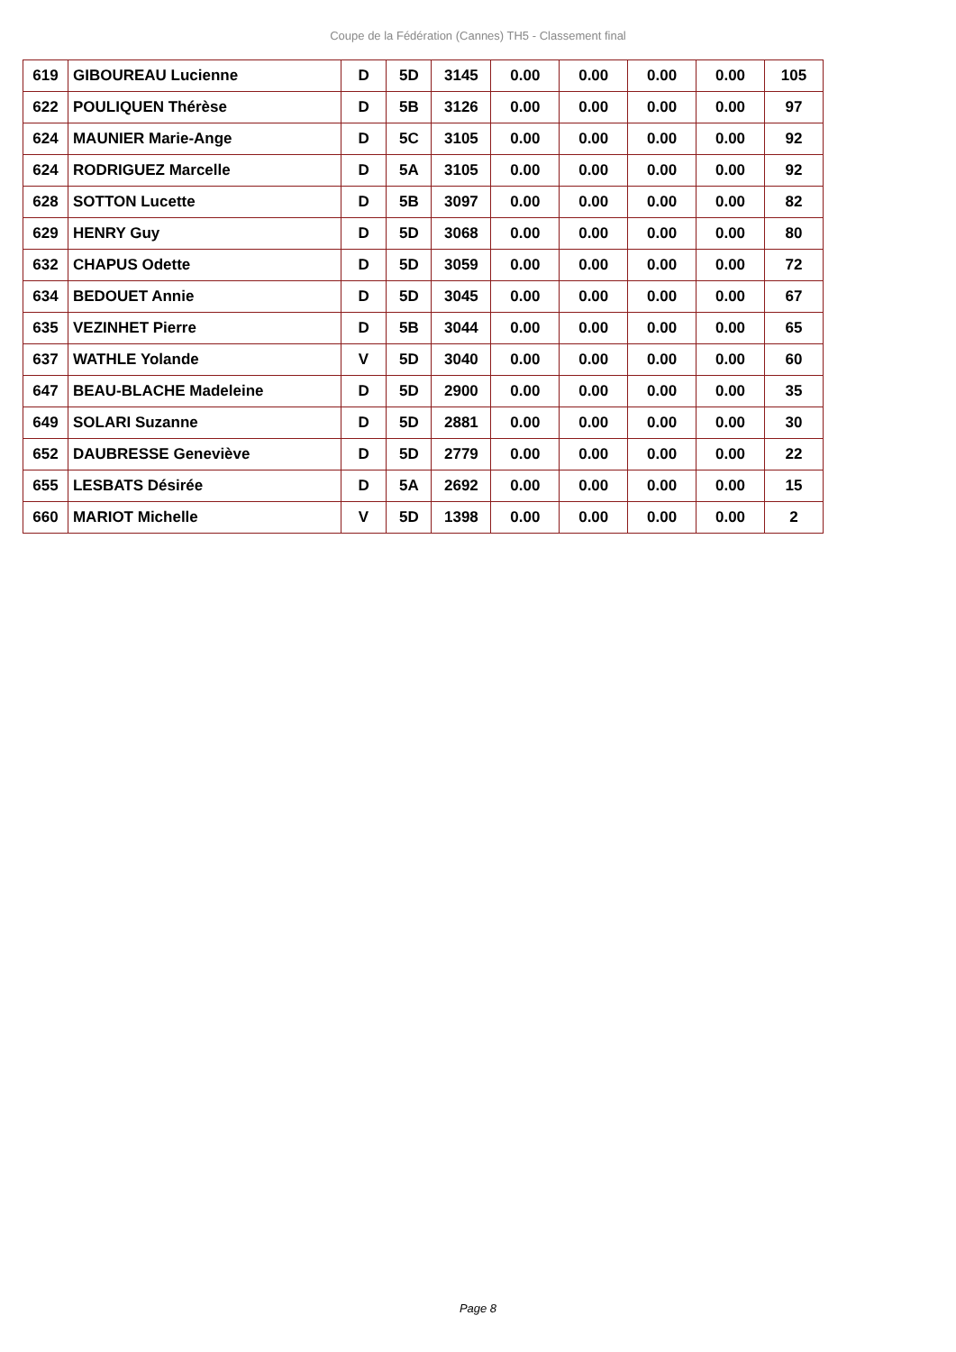Coupe de la Fédération (Cannes) TH5 - Classement final
| 619 | GIBOUREAU Lucienne | D | 5D | 3145 | 0.00 | 0.00 | 0.00 | 0.00 | 105 |
| 622 | POULIQUEN Thérèse | D | 5B | 3126 | 0.00 | 0.00 | 0.00 | 0.00 | 97 |
| 624 | MAUNIER Marie-Ange | D | 5C | 3105 | 0.00 | 0.00 | 0.00 | 0.00 | 92 |
| 624 | RODRIGUEZ Marcelle | D | 5A | 3105 | 0.00 | 0.00 | 0.00 | 0.00 | 92 |
| 628 | SOTTON Lucette | D | 5B | 3097 | 0.00 | 0.00 | 0.00 | 0.00 | 82 |
| 629 | HENRY Guy | D | 5D | 3068 | 0.00 | 0.00 | 0.00 | 0.00 | 80 |
| 632 | CHAPUS Odette | D | 5D | 3059 | 0.00 | 0.00 | 0.00 | 0.00 | 72 |
| 634 | BEDOUET Annie | D | 5D | 3045 | 0.00 | 0.00 | 0.00 | 0.00 | 67 |
| 635 | VEZINHET Pierre | D | 5B | 3044 | 0.00 | 0.00 | 0.00 | 0.00 | 65 |
| 637 | WATHLE Yolande | V | 5D | 3040 | 0.00 | 0.00 | 0.00 | 0.00 | 60 |
| 647 | BEAU-BLACHE Madeleine | D | 5D | 2900 | 0.00 | 0.00 | 0.00 | 0.00 | 35 |
| 649 | SOLARI Suzanne | D | 5D | 2881 | 0.00 | 0.00 | 0.00 | 0.00 | 30 |
| 652 | DAUBRESSE Geneviève | D | 5D | 2779 | 0.00 | 0.00 | 0.00 | 0.00 | 22 |
| 655 | LESBATS Désirée | D | 5A | 2692 | 0.00 | 0.00 | 0.00 | 0.00 | 15 |
| 660 | MARIOT Michelle | V | 5D | 1398 | 0.00 | 0.00 | 0.00 | 0.00 | 2 |
Page 8